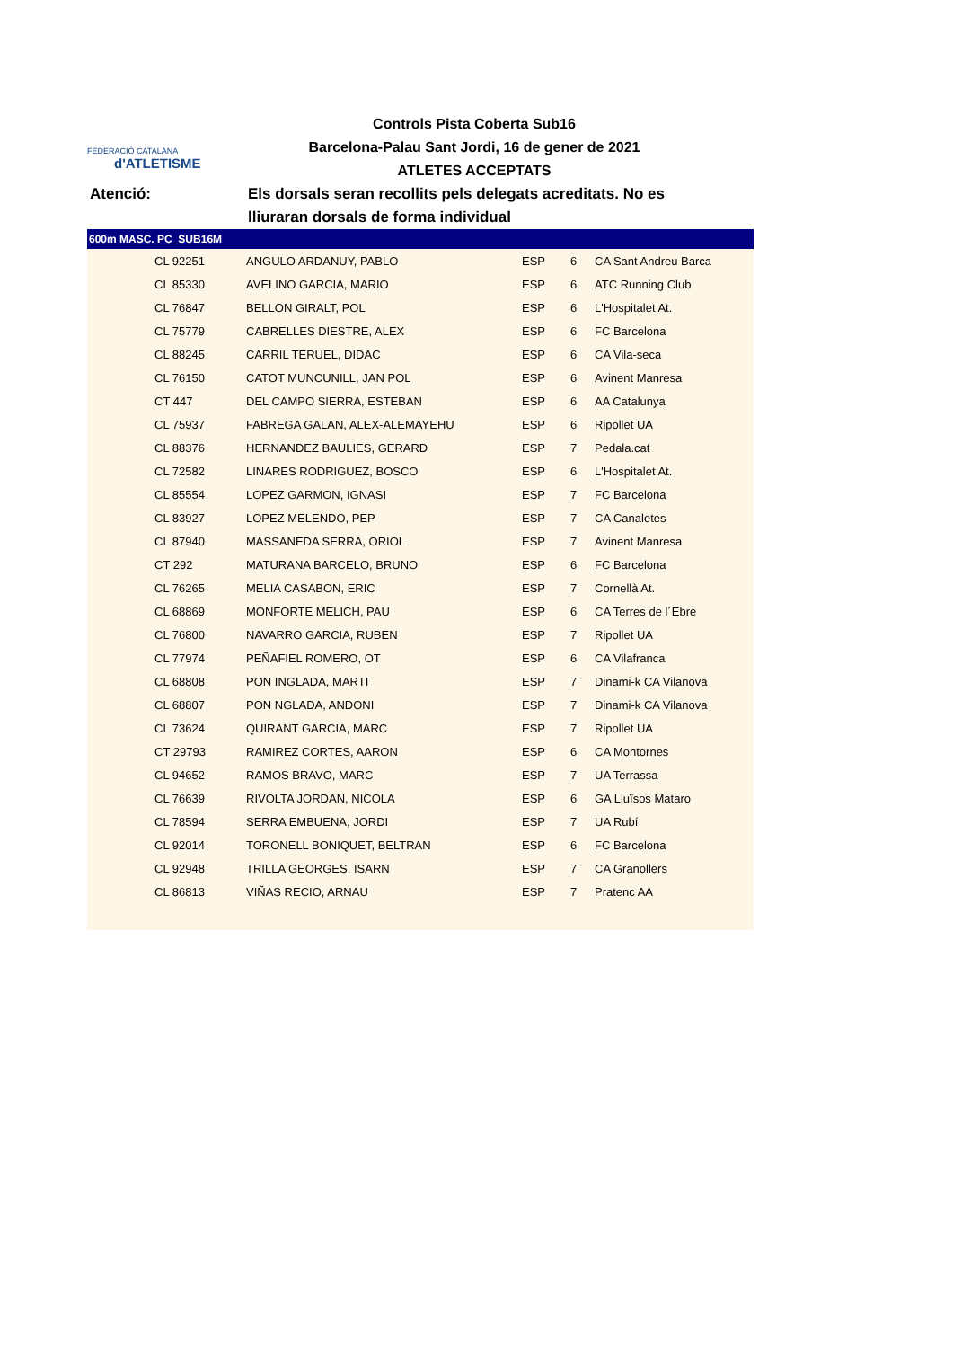FEDERACIÓ CATALANA
d'ATLETISME
Controls Pista Coberta Sub16
Barcelona-Palau Sant Jordi, 16 de gener de 2021
ATLETES ACCEPTATS
Atenció: Els dorsals seran recollits pels delegats acreditats. No es lliuraran dorsals de forma individual
600m MASC. PC_SUB16M
| | CL 92251 | ANGULO ARDANUY, PABLO | ESP | 6 | CA Sant Andreu Barca |
| | CL 85330 | AVELINO GARCIA, MARIO | ESP | 6 | ATC Running Club |
| | CL 76847 | BELLON GIRALT, POL | ESP | 6 | L'Hospitalet At. |
| | CL 75779 | CABRELLES DIESTRE, ALEX | ESP | 6 | FC Barcelona |
| | CL 88245 | CARRIL TERUEL, DIDAC | ESP | 6 | CA Vila-seca |
| | CL 76150 | CATOT MUNCUNILL, JAN POL | ESP | 6 | Avinent Manresa |
| | CT 447 | DEL CAMPO SIERRA, ESTEBAN | ESP | 6 | AA Catalunya |
| | CL 75937 | FABREGA GALAN, ALEX-ALEMAYEHU | ESP | 6 | Ripollet UA |
| | CL 88376 | HERNANDEZ BAULIES, GERARD | ESP | 7 | Pedala.cat |
| | CL 72582 | LINARES RODRIGUEZ, BOSCO | ESP | 6 | L'Hospitalet At. |
| | CL 85554 | LOPEZ GARMON, IGNASI | ESP | 7 | FC Barcelona |
| | CL 83927 | LOPEZ MELENDO, PEP | ESP | 7 | CA Canaletes |
| | CL 87940 | MASSANEDA SERRA, ORIOL | ESP | 7 | Avinent Manresa |
| | CT 292 | MATURANA BARCELO, BRUNO | ESP | 6 | FC Barcelona |
| | CL 76265 | MELIA CASABON, ERIC | ESP | 7 | Cornellà At. |
| | CL 68869 | MONFORTE MELICH, PAU | ESP | 6 | CA Terres de l´Ebre |
| | CL 76800 | NAVARRO GARCIA, RUBEN | ESP | 7 | Ripollet UA |
| | CL 77974 | PEÑAFIEL ROMERO, OT | ESP | 6 | CA Vilafranca |
| | CL 68808 | PON INGLADA, MARTI | ESP | 7 | Dinami-k CA Vilanova |
| | CL 68807 | PON NGLADA, ANDONI | ESP | 7 | Dinami-k CA Vilanova |
| | CL 73624 | QUIRANT GARCIA, MARC | ESP | 7 | Ripollet UA |
| | CT 29793 | RAMIREZ CORTES, AARON | ESP | 6 | CA Montornes |
| | CL 94652 | RAMOS BRAVO, MARC | ESP | 7 | UA Terrassa |
| | CL 76639 | RIVOLTA JORDAN, NICOLA | ESP | 6 | GA Lluïsos Mataro |
| | CL 78594 | SERRA EMBUENA, JORDI | ESP | 7 | UA Rubí |
| | CL 92014 | TORONELL BONIQUET, BELTRAN | ESP | 6 | FC Barcelona |
| | CL 92948 | TRILLA GEORGES, ISARN | ESP | 7 | CA Granollers |
| | CL 86813 | VIÑAS RECIO, ARNAU | ESP | 7 | Pratenc AA |